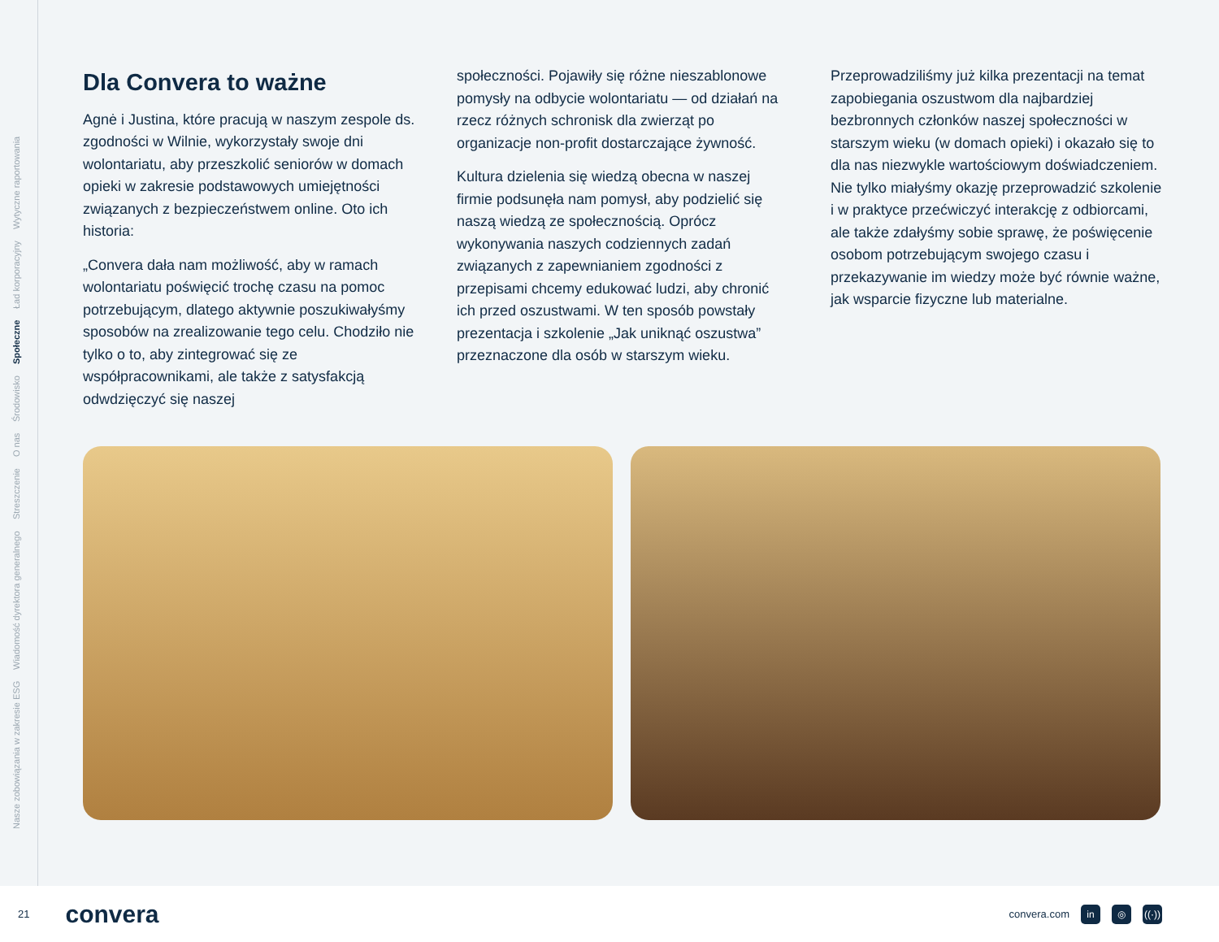Nasze zobowiązania w zakresie ESG Wiadomość dyrektora generalnego Streszczenie O nas Środowisko Społeczne Ład korporacyjny Wytyczne raportowania
Dla Convera to ważne
Agnė i Justina, które pracują w naszym zespole ds. zgodności w Wilnie, wykorzystały swoje dni wolontariatu, aby przeszkolić seniorów w domach opieki w zakresie podstawowych umiejętności związanych z bezpieczeństwem online. Oto ich historia:
„Convera dała nam możliwość, aby w ramach wolontariatu poświęcić trochę czasu na pomoc potrzebującym, dlatego aktywnie poszukiwałyśmy sposobów na zrealizowanie tego celu. Chodziło nie tylko o to, aby zintegrować się ze współpracownikami, ale także z satysfakcją odwdzięczyć się naszej
społeczności. Pojawiły się różne nieszablonowe pomysły na odbycie wolontariatu — od działań na rzecz różnych schronisk dla zwierząt po organizacje non-profit dostarczające żywność.
Kultura dzielenia się wiedzą obecna w naszej firmie podsunęła nam pomysł, aby podzielić się naszą wiedzą ze społecznością. Oprócz wykonywania naszych codziennych zadań związanych z zapewnianiem zgodności z przepisami chcemy edukować ludzi, aby chronić ich przed oszustwami. W ten sposób powstały prezentacja i szkolenie „Jak uniknąć oszustwa” przeznaczone dla osób w starszym wieku.
Przeprowadziliśmy już kilka prezentacji na temat zapobiegania oszustwom dla najbardziej bezbronnych członków naszej społeczności w starszym wieku (w domach opieki) i okazało się to dla nas niezwykle wartościowym doświadczeniem. Nie tylko miałyśmy okazję przeprowadzić szkolenie i w praktyce przećwiczyć interakcję z odbiorcami, ale także zdałyśmy sobie sprawę, że poświęcenie osobom potrzebującym swojego czasu i przekazywanie im wiedzy może być równie ważne, jak wsparcie fizyczne lub materialne.
21 convera
convera.com in ◎ ((·))